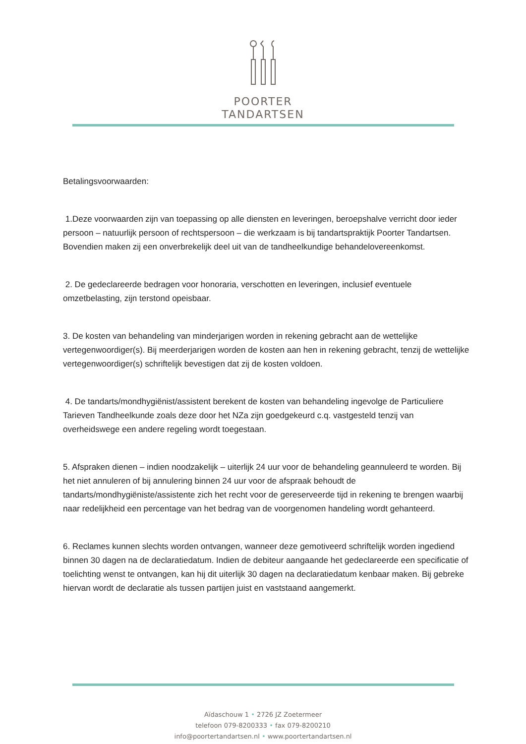POORTER
TANDARTSEN
Betalingsvoorwaarden:
1.Deze voorwaarden zijn van toepassing op alle diensten en leveringen, beroepshalve verricht door ieder persoon – natuurlijk persoon of rechtspersoon – die werkzaam is bij tandartspraktijk Poorter Tandartsen. Bovendien maken zij een onverbrekelijk deel uit van de tandheelkundige behandelovereenkomst.
2. De gedeclareerde bedragen voor honoraria, verschotten en leveringen, inclusief eventuele omzetbelasting, zijn terstond opeisbaar.
3. De kosten van behandeling van minderjarigen worden in rekening gebracht aan de wettelijke vertegenwoordiger(s). Bij meerderjarigen worden de kosten aan hen in rekening gebracht, tenzij de wettelijke vertegenwoordiger(s) schriftelijk bevestigen dat zij de kosten voldoen.
4. De tandarts/mondhygiënist/assistent berekent de kosten van behandeling ingevolge de Particuliere Tarieven Tandheelkunde zoals deze door het NZa zijn goedgekeurd c.q. vastgesteld tenzij van overheidswege een andere regeling wordt toegestaan.
5. Afspraken dienen – indien noodzakelijk – uiterlijk 24 uur voor de behandeling geannuleerd te worden. Bij het niet annuleren of bij annulering binnen 24 uur voor de afspraak behoudt de tandarts/mondhygiëniste/assistente zich het recht voor de gereserveerde tijd in rekening te brengen waarbij naar redelijkheid een percentage van het bedrag van de voorgenomen handeling wordt gehanteerd.
6. Reclames kunnen slechts worden ontvangen, wanneer deze gemotiveerd schriftelijk worden ingediend binnen 30 dagen na de declaratiedatum. Indien de debiteur aangaande het gedeclareerde een specificatie of toelichting wenst te ontvangen, kan hij dit uiterlijk 30 dagen na declaratiedatum kenbaar maken. Bij gebreke hiervan wordt de declaratie als tussen partijen juist en vaststaand aangemerkt.
Aïdaschouw 1 • 2726 JZ Zoetermeer
telefoon 079-8200333 • fax 079-8200210
info@poortertandartsen.nl • www.poortertandartsen.nl